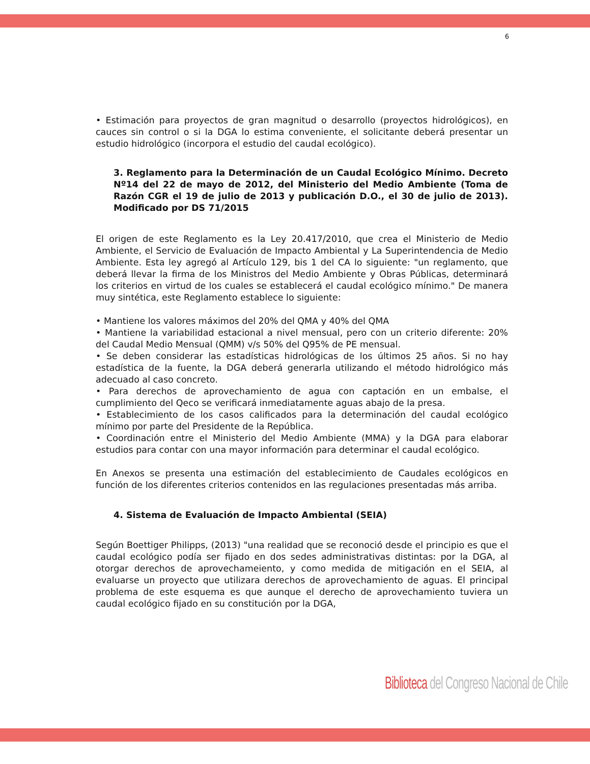6
• Estimación para proyectos de gran magnitud o desarrollo (proyectos hidrológicos), en cauces sin control o si la DGA lo estima conveniente, el solicitante deberá presentar un estudio hidrológico (incorpora el estudio del caudal ecológico).
3. Reglamento para la Determinación de un Caudal Ecológico Mínimo. Decreto Nº14 del 22 de mayo de 2012, del Ministerio del Medio Ambiente (Toma de Razón CGR el 19 de julio de 2013 y publicación D.O., el 30 de julio de 2013). Modificado por DS 71/2015
El origen de este Reglamento es la Ley 20.417/2010, que crea el Ministerio de Medio Ambiente, el Servicio de Evaluación de Impacto Ambiental y La Superintendencia de Medio Ambiente. Esta ley agregó al Artículo 129, bis 1 del CA lo siguiente: "un reglamento, que deberá llevar la firma de los Ministros del Medio Ambiente y Obras Públicas, determinará los criterios en virtud de los cuales se establecerá el caudal ecológico mínimo." De manera muy sintética, este Reglamento establece lo siguiente:
• Mantiene los valores máximos del 20% del QMA y 40% del QMA
• Mantiene la variabilidad estacional a nivel mensual, pero con un criterio diferente: 20% del Caudal Medio Mensual (QMM) v/s 50% del Q95% de PE mensual.
• Se deben considerar las estadísticas hidrológicas de los últimos 25 años. Si no hay estadística de la fuente, la DGA deberá generarla utilizando el método hidrológico más adecuado al caso concreto.
• Para derechos de aprovechamiento de agua con captación en un embalse, el cumplimiento del Qeco se verificará inmediatamente aguas abajo de la presa.
• Establecimiento de los casos calificados para la determinación del caudal ecológico mínimo por parte del Presidente de la República.
• Coordinación entre el Ministerio del Medio Ambiente (MMA) y la DGA para elaborar estudios para contar con una mayor información para determinar el caudal ecológico.
En Anexos se presenta una estimación del establecimiento de Caudales ecológicos en función de los diferentes criterios contenidos en las regulaciones presentadas más arriba.
4. Sistema de Evaluación de Impacto Ambiental (SEIA)
Según Boettiger Philipps, (2013) "una realidad que se reconoció desde el principio es que el caudal ecológico podía ser fijado en dos sedes administrativas distintas: por la DGA, al otorgar derechos de aprovechameiento, y como medida de mitigación en el SEIA, al evaluarse un proyecto que utilizara derechos de aprovechamiento de aguas. El principal problema de este esquema es que aunque el derecho de aprovechamiento tuviera un caudal ecológico fijado en su constitución por la DGA,
Biblioteca del Congreso Nacional de Chile